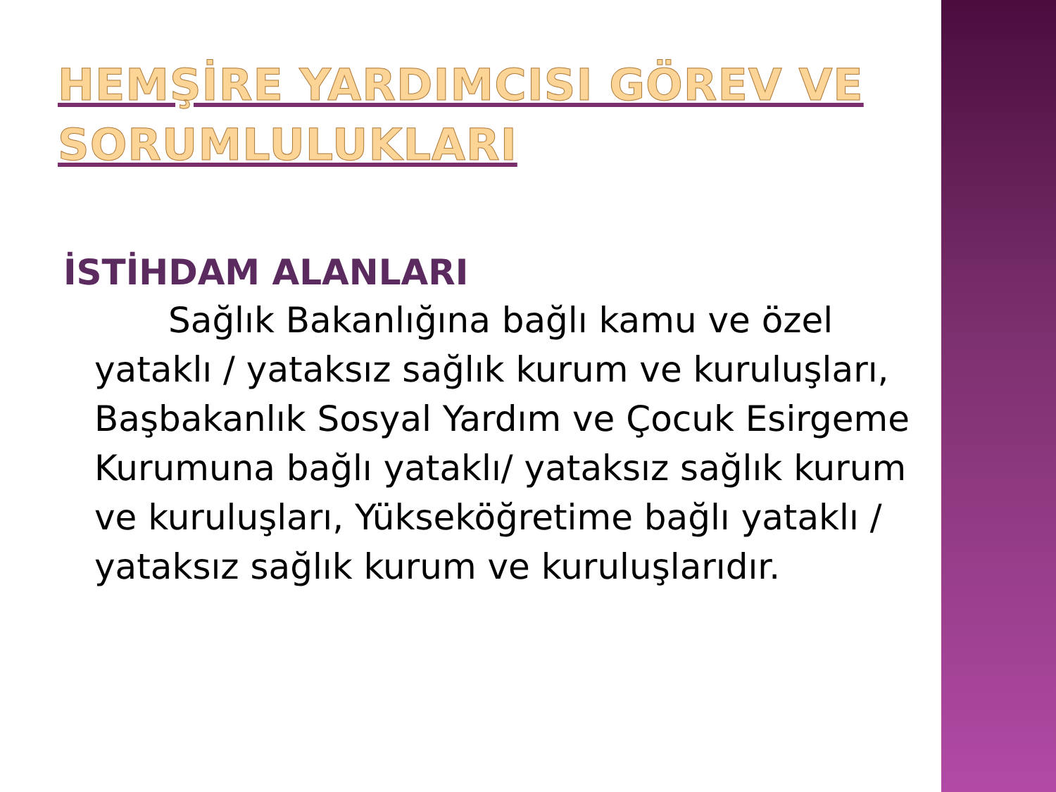HEMŞİRE YARDIMCISI GÖREV VE SORUMLULUKLARI
İSTİHDAM ALANLARI
Sağlık Bakanlığına bağlı kamu ve özel yataklı / yataksız sağlık kurum ve kuruluşları, Başbakanlık Sosyal Yardım ve Çocuk Esirgeme Kurumuna bağlı yataklı/ yataksız sağlık kurum ve kuruluşları, Yükseköğretime bağlı yataklı / yataksız sağlık kurum ve kuruluşlarıdır.